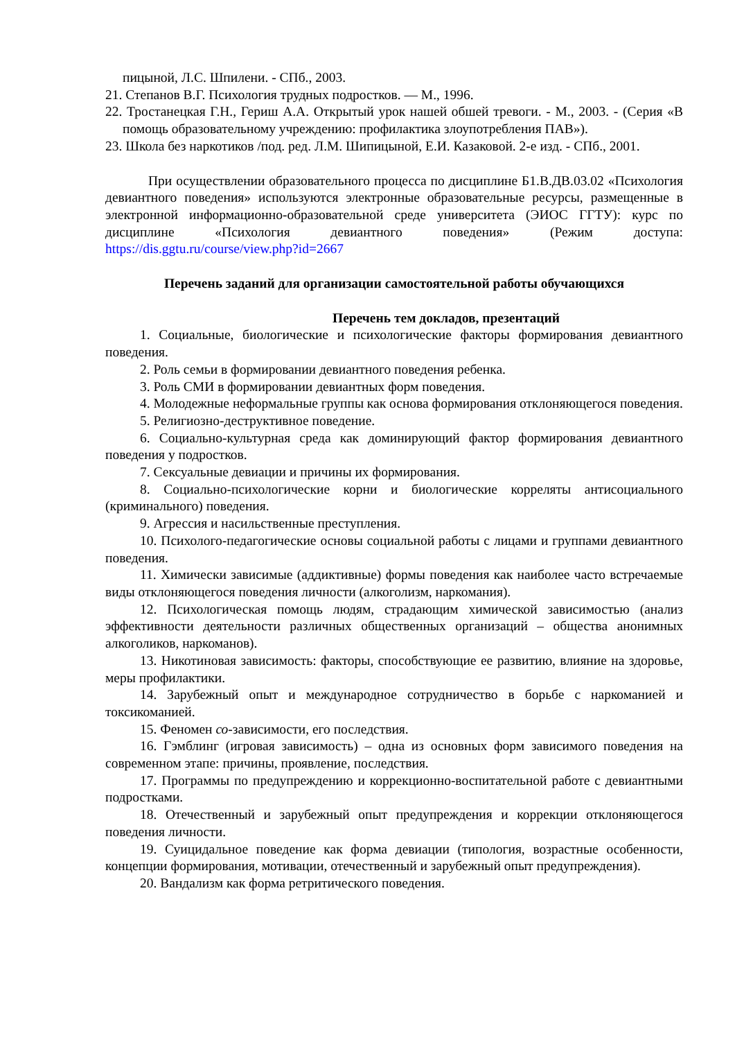пицыной, Л.С. Шпилени. - СПб., 2003.
21. Степанов В.Г. Психология трудных подростков. — М., 1996.
22. Тростанецкая Г.Н., Гериш А.А. Открытый урок нашей обшей тревоги. - М., 2003. - (Серия «В помощь образовательному учреждению: профилактика злоупотребления ПАВ»).
23. Школа без наркотиков /под. ред. Л.М. Шипицыной, Е.И. Казаковой. 2-е изд. - СПб., 2001.
При осуществлении образовательного процесса по дисциплине Б1.В.ДВ.03.02 «Психология девиантного поведения» используются электронные образовательные ресурсы, размещенные в электронной информационно-образовательной среде университета (ЭИОС ГГТУ): курс по дисциплине «Психология девиантного поведения» (Режим доступа: https://dis.ggtu.ru/course/view.php?id=2667
Перечень заданий для организации самостоятельной работы обучающихся
Перечень тем докладов, презентаций
1. Социальные, биологические и психологические факторы формирования девиантного поведения.
2. Роль семьи в формировании девиантного поведения ребенка.
3. Роль СМИ в формировании девиантных форм поведения.
4. Молодежные неформальные группы как основа формирования отклоняющегося поведения.
5. Религиозно-деструктивное поведение.
6. Социально-культурная среда как доминирующий фактор формирования девиантного поведения у подростков.
7. Сексуальные девиации и причины их формирования.
8. Социально-психологические корни и биологические корреляты антисоциального (криминального) поведения.
9. Агрессия и насильственные преступления.
10. Психолого-педагогические основы социальной работы с лицами и группами девиантного поведения.
11. Химически зависимые (аддиктивные) формы поведения как наиболее часто встречаемые виды отклоняющегося поведения личности (алкоголизм, наркомания).
12. Психологическая помощь людям, страдающим химической зависимостью (анализ эффективности деятельности различных общественных организаций – общества анонимных алкоголиков, наркоманов).
13. Никотиновая зависимость: факторы, способствующие ее развитию, влияние на здоровье, меры профилактики.
14. Зарубежный опыт и международное сотрудничество в борьбе с наркоманией и токсикоманией.
15. Феномен со-зависимости, его последствия.
16. Гэмблинг (игровая зависимость) – одна из основных форм зависимого поведения на современном этапе: причины, проявление, последствия.
17. Программы по предупреждению и коррекционно-воспитательной работе с девиантными подростками.
18. Отечественный и зарубежный опыт предупреждения и коррекции отклоняющегося поведения личности.
19. Суицидальное поведение как форма девиации (типология, возрастные особенности, концепции формирования, мотивации, отечественный и зарубежный опыт предупреждения).
20. Вандализм как форма ретритического поведения.